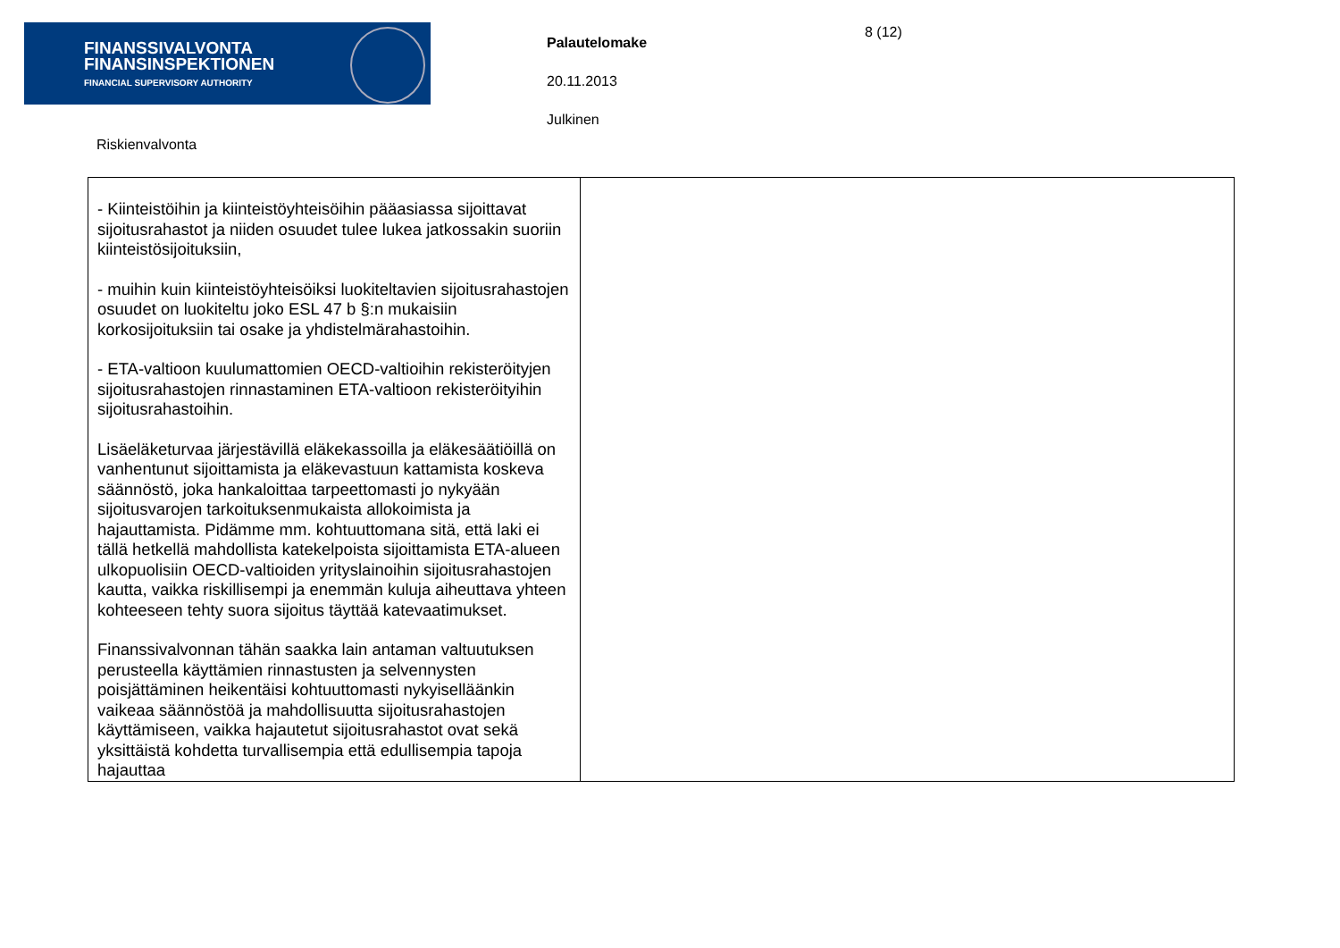FINANSSIVALVONTA
FINANSINSPEKTIONEN
FINANCIAL SUPERVISORY AUTHORITY
Palautelomake
20.11.2013
Julkinen
8 (12)
Riskienvalvonta
| - Kiinteistöihin ja kiinteistöyhteisöihin pääasiassa sijoittavat sijoitusrahastot ja niiden osuudet tulee lukea jatkossakin suoriin kiinteistösijoituksiin, - muihin kuin kiinteistöyhteisöiksi luokiteltavien sijoitusrahastojen osuudet on luokiteltu joko ESL 47 b §:n mukaisiin korkosijoituksiin tai osake ja yhdistelmärahastoihin. - ETA-valtioon kuulumattomien OECD-valtioihin rekisteröityjen sijoitusrahastojen rinnastaminen ETA-valtioon rekisteröityihin sijoitusrahastoihin. Lisäeläketurvaa järjestävillä eläkekassoilla ja eläkesäätiöillä on vanhentunut sijoittamista ja eläkevastuun kattamista koskeva säännöstö, joka hankaloittaa tarpeettomasti jo nykyään sijoitusvarojen tarkoituksenmukaista allokoimista ja hajauttamista. Pidämme mm. kohtuuttomana sitä, että laki ei tällä hetkellä mahdollista katekelpoista sijoittamista ETA-alueen ulkopuolisiin OECD-valtioiden yrityslainoihin sijoitusrahastojen kautta, vaikka riskillisempi ja enemmän kuluja aiheuttava yhteen kohteeseen tehty suora sijoitus täyttää katevaatimukset. Finanssivalvonnan tähän saakka lain antaman valtuutuksen perusteella käyttämien rinnastusten ja selvennysten poisjättäminen heikentäisi kohtuuttomasti nykyiselläänkin vaikeaa säännöstöä ja mahdollisuutta sijoitusrahastojen käyttämiseen, vaikka hajautetut sijoitusrahastot ovat sekä yksittäistä kohdetta turvallisempia että edullisempia tapoja hajauttaa | |